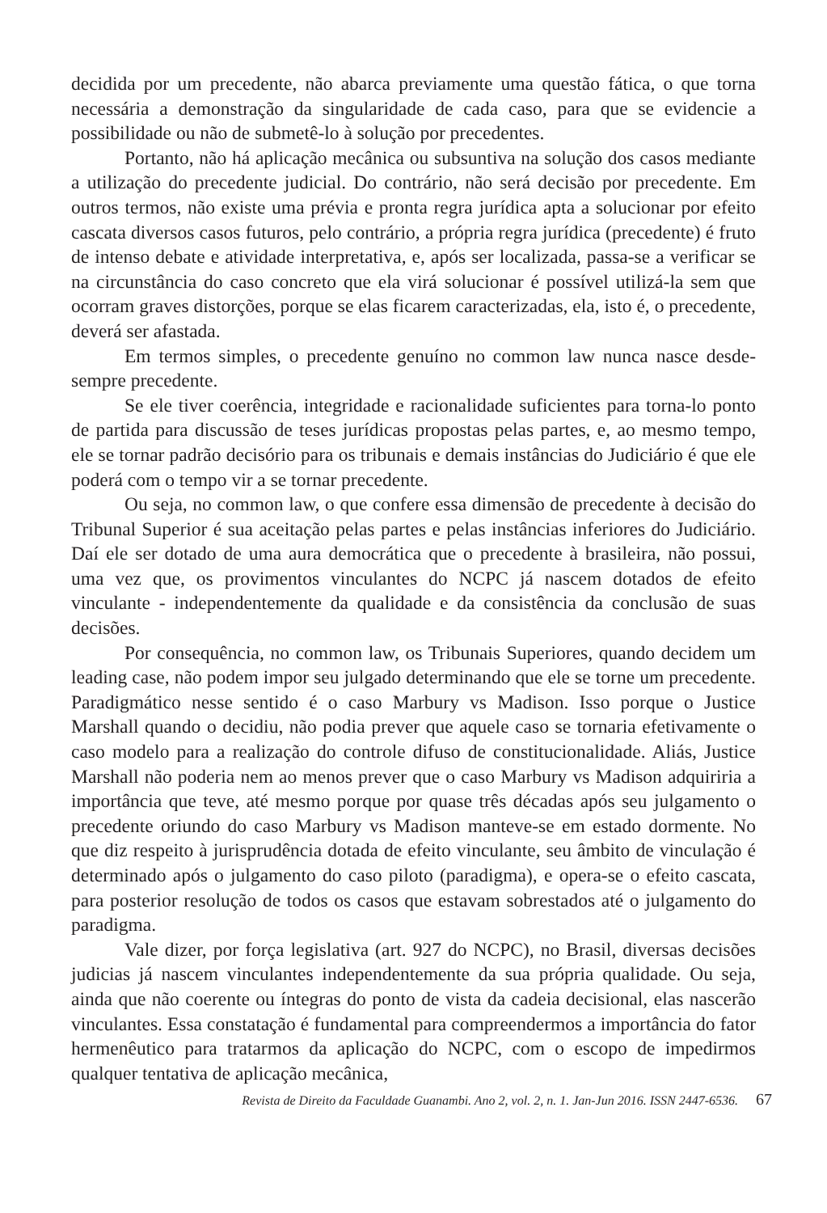decidida por um precedente, não abarca previamente uma questão fática, o que torna necessária a demonstração da singularidade de cada caso, para que se evidencie a possibilidade ou não de submetê-lo à solução por precedentes.
Portanto, não há aplicação mecânica ou subsuntiva na solução dos casos mediante a utilização do precedente judicial. Do contrário, não será decisão por precedente. Em outros termos, não existe uma prévia e pronta regra jurídica apta a solucionar por efeito cascata diversos casos futuros, pelo contrário, a própria regra jurídica (precedente) é fruto de intenso debate e atividade interpretativa, e, após ser localizada, passa-se a verificar se na circunstância do caso concreto que ela virá solucionar é possível utilizá-la sem que ocorram graves distorções, porque se elas ficarem caracterizadas, ela, isto é, o precedente, deverá ser afastada.
Em termos simples, o precedente genuíno no common law nunca nasce desde-sempre precedente.
Se ele tiver coerência, integridade e racionalidade suficientes para torna-lo ponto de partida para discussão de teses jurídicas propostas pelas partes, e, ao mesmo tempo, ele se tornar padrão decisório para os tribunais e demais instâncias do Judiciário é que ele poderá com o tempo vir a se tornar precedente.
Ou seja, no common law, o que confere essa dimensão de precedente à decisão do Tribunal Superior é sua aceitação pelas partes e pelas instâncias inferiores do Judiciário. Daí ele ser dotado de uma aura democrática que o precedente à brasileira, não possui, uma vez que, os provimentos vinculantes do NCPC já nascem dotados de efeito vinculante - independentemente da qualidade e da consistência da conclusão de suas decisões.
Por consequência, no common law, os Tribunais Superiores, quando decidem um leading case, não podem impor seu julgado determinando que ele se torne um precedente. Paradigmático nesse sentido é o caso Marbury vs Madison. Isso porque o Justice Marshall quando o decidiu, não podia prever que aquele caso se tornaria efetivamente o caso modelo para a realização do controle difuso de constitucionalidade. Aliás, Justice Marshall não poderia nem ao menos prever que o caso Marbury vs Madison adquiriria a importância que teve, até mesmo porque por quase três décadas após seu julgamento o precedente oriundo do caso Marbury vs Madison manteve-se em estado dormente. No que diz respeito à jurisprudência dotada de efeito vinculante, seu âmbito de vinculação é determinado após o julgamento do caso piloto (paradigma), e opera-se o efeito cascata, para posterior resolução de todos os casos que estavam sobrestados até o julgamento do paradigma.
Vale dizer, por força legislativa (art. 927 do NCPC), no Brasil, diversas decisões judicias já nascem vinculantes independentemente da sua própria qualidade. Ou seja, ainda que não coerente ou íntegras do ponto de vista da cadeia decisional, elas nascerão vinculantes. Essa constatação é fundamental para compreendermos a importância do fator hermenêutico para tratarmos da aplicação do NCPC, com o escopo de impedirmos qualquer tentativa de aplicação mecânica,
Revista de Direito da Faculdade Guanambi. Ano 2, vol. 2, n. 1. Jan-Jun 2016. ISSN 2447-6536. 67